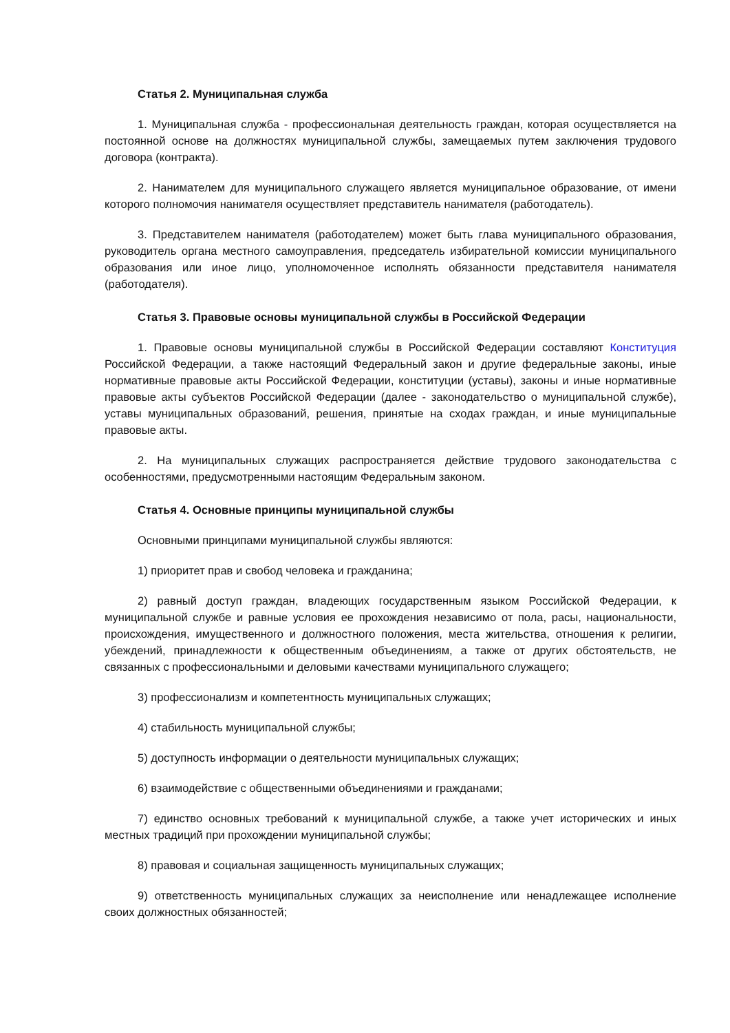Статья 2. Муниципальная служба
1. Муниципальная служба - профессиональная деятельность граждан, которая осуществляется на постоянной основе на должностях муниципальной службы, замещаемых путем заключения трудового договора (контракта).
2. Нанимателем для муниципального служащего является муниципальное образование, от имени которого полномочия нанимателя осуществляет представитель нанимателя (работодатель).
3. Представителем нанимателя (работодателем) может быть глава муниципального образования, руководитель органа местного самоуправления, председатель избирательной комиссии муниципального образования или иное лицо, уполномоченное исполнять обязанности представителя нанимателя (работодателя).
Статья 3. Правовые основы муниципальной службы в Российской Федерации
1. Правовые основы муниципальной службы в Российской Федерации составляют Конституция Российской Федерации, а также настоящий Федеральный закон и другие федеральные законы, иные нормативные правовые акты Российской Федерации, конституции (уставы), законы и иные нормативные правовые акты субъектов Российской Федерации (далее - законодательство о муниципальной службе), уставы муниципальных образований, решения, принятые на сходах граждан, и иные муниципальные правовые акты.
2. На муниципальных служащих распространяется действие трудового законодательства с особенностями, предусмотренными настоящим Федеральным законом.
Статья 4. Основные принципы муниципальной службы
Основными принципами муниципальной службы являются:
1) приоритет прав и свобод человека и гражданина;
2) равный доступ граждан, владеющих государственным языком Российской Федерации, к муниципальной службе и равные условия ее прохождения независимо от пола, расы, национальности, происхождения, имущественного и должностного положения, места жительства, отношения к религии, убеждений, принадлежности к общественным объединениям, а также от других обстоятельств, не связанных с профессиональными и деловыми качествами муниципального служащего;
3) профессионализм и компетентность муниципальных служащих;
4) стабильность муниципальной службы;
5) доступность информации о деятельности муниципальных служащих;
6) взаимодействие с общественными объединениями и гражданами;
7) единство основных требований к муниципальной службе, а также учет исторических и иных местных традиций при прохождении муниципальной службы;
8) правовая и социальная защищенность муниципальных служащих;
9) ответственность муниципальных служащих за неисполнение или ненадлежащее исполнение своих должностных обязанностей;